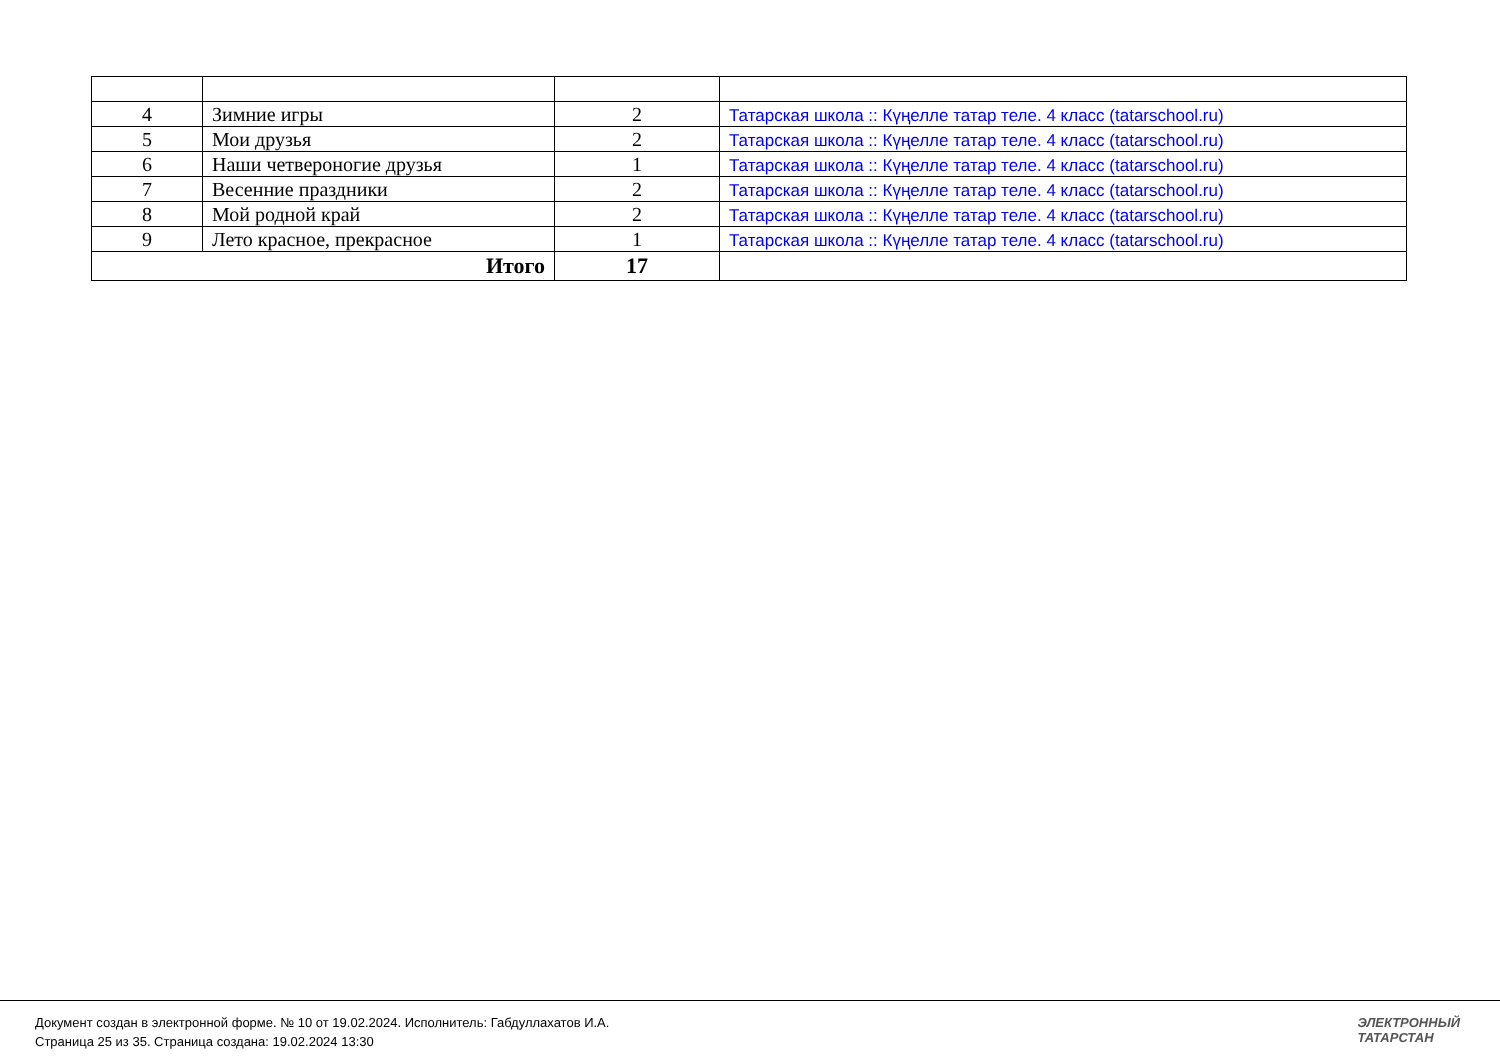| 4 | Зимние игры | 2 | Татарская школа :: Күңелле татар теле. 4 класс (tatarschool.ru) |
| 5 | Мои друзья | 2 | Татарская школа :: Күңелле татар теле. 4 класс (tatarschool.ru) |
| 6 | Наши четвероногие друзья | 1 | Татарская школа :: Күңелле татар теле. 4 класс (tatarschool.ru) |
| 7 | Весенние праздники | 2 | Татарская школа :: Күңелле татар теле. 4 класс (tatarschool.ru) |
| 8 | Мой родной край | 2 | Татарская школа :: Күңелле татар теле. 4 класс (tatarschool.ru) |
| 9 | Лето красное, прекрасное | 1 | Татарская школа :: Күңелле татар теле. 4 класс (tatarschool.ru) |
| Итого | | 17 | |
Документ создан в электронной форме. № 10 от 19.02.2024. Исполнитель: Габдуллахатов И.А.
Страница 25 из 35. Страница создана: 19.02.2024 13:30
ЭЛЕКТРОННЫЙ
ТАТАРСТАН